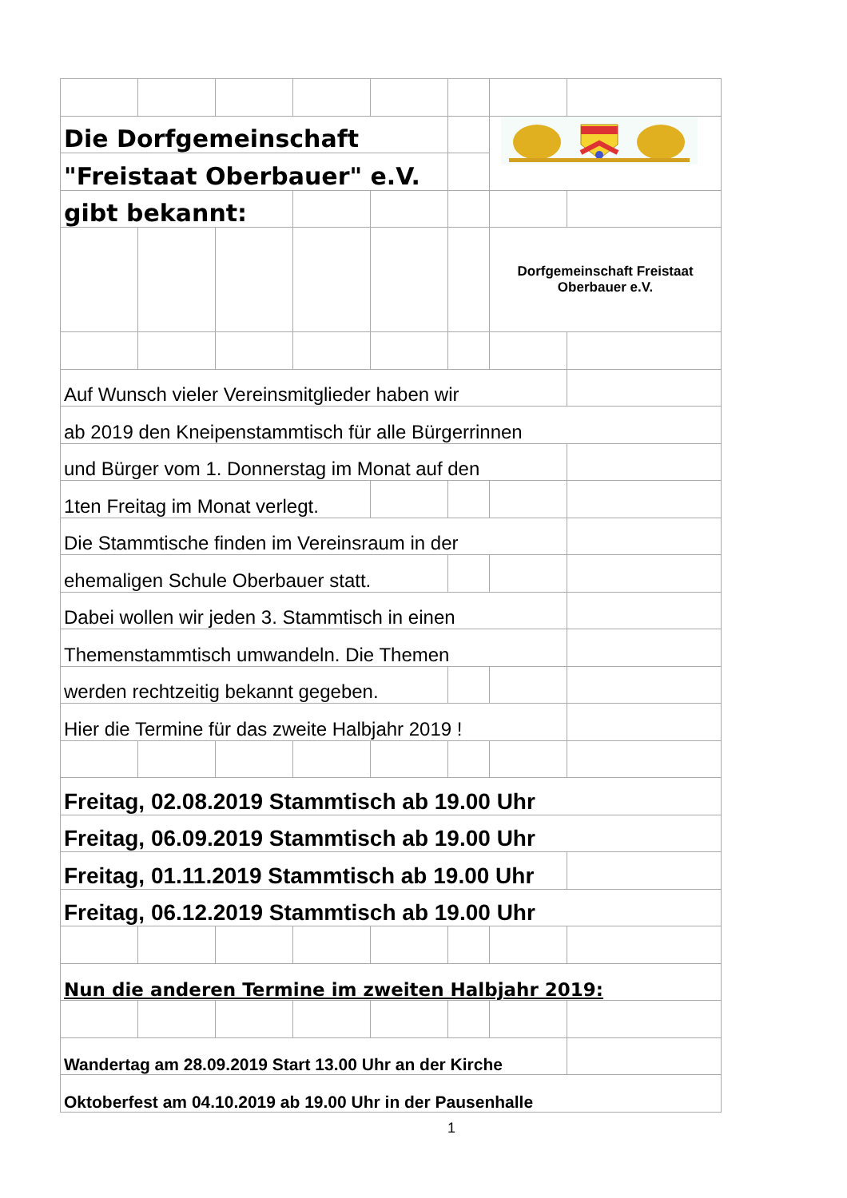| Die Dorfgemeinschaft | | | | | | | |
| "Freistaat Oberbauer" e.V. | | | | | | | |
| gibt bekannt: | | | | | | | |
| | | | | | | Dorfgemeinschaft Freistaat Oberbauer e.V. | |
| Auf Wunsch vieler Vereinsmitglieder haben wir | | | | | | | |
| ab 2019 den Kneipenstammtisch für alle Bürgerrinnen | | | | | | | |
| und Bürger vom 1. Donnerstag im Monat auf den | | | | | | | |
| 1ten Freitag im Monat verlegt. | | | | | | | |
| Die Stammtische finden im Vereinsraum in der | | | | | | | |
| ehemaligen Schule Oberbauer statt. | | | | | | | |
| Dabei wollen wir jeden 3. Stammtisch in einen | | | | | | | |
| Themenstammtisch umwandeln. Die Themen | | | | | | | |
| werden rechtzeitig bekannt gegeben. | | | | | | | |
| Hier die Termine für das zweite Halbjahr 2019 ! | | | | | | | |
| Freitag, 02.08.2019 Stammtisch ab 19.00 Uhr | | | | | | | |
| Freitag, 06.09.2019 Stammtisch ab 19.00 Uhr | | | | | | | |
| Freitag, 01.11.2019 Stammtisch ab 19.00 Uhr | | | | | | | |
| Freitag, 06.12.2019 Stammtisch ab 19.00 Uhr | | | | | | | |
| Nun die anderen Termine im zweiten Halbjahr 2019: | | | | | | | |
| Wandertag am 28.09.2019 Start 13.00 Uhr an der Kirche | | | | | | | |
| Oktoberfest am 04.10.2019 ab 19.00 Uhr in der Pausenhalle | | | | | | | |
1